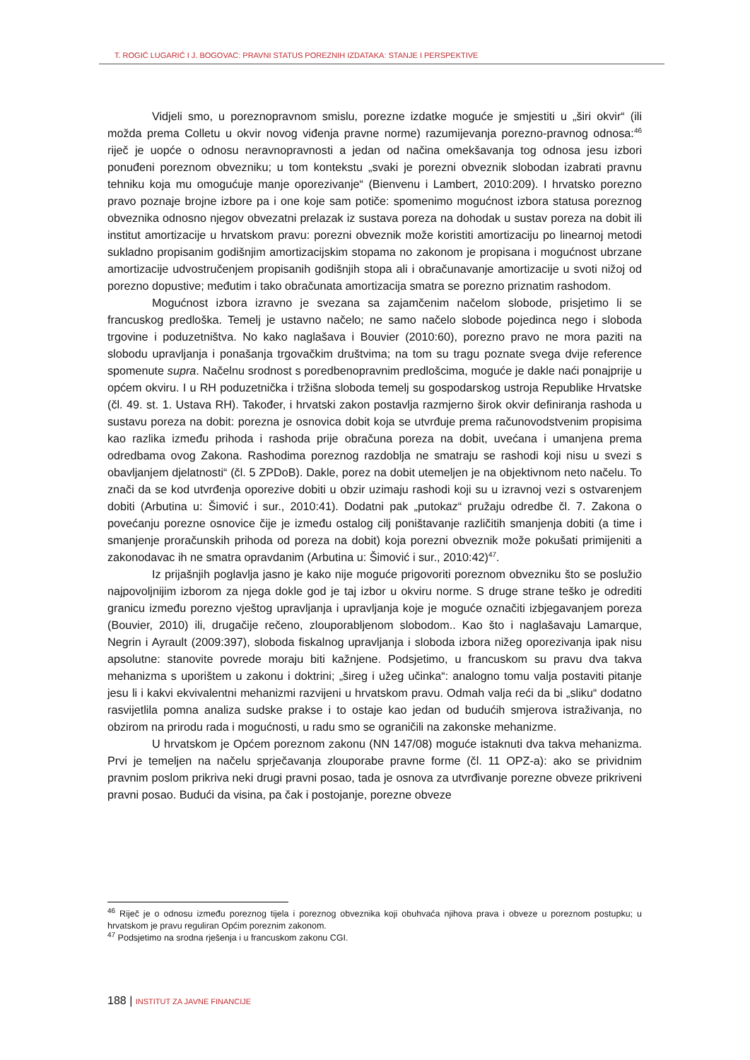T. ROGIĆ LUGARIĆ I J. BOGOVAC: PRAVNI STATUS POREZNIH IZDATAKA: STANJE I PERSPEKTIVE
Vidjeli smo, u poreznopravnom smislu, porezne izdatke moguće je smjestiti u „širi okvir“ (ili možda prema Colletu u okvir novog viđenja pravne norme) razumijevanja porezno-pravnog odnosa:<sup>46</sup> riječ je uopće o odnosu neravnopravnosti a jedan od načina omekšavanja tog odnosa jesu izbori ponuđeni poreznom obvezniku; u tom kontekstu „svaki je porezni obveznik slobodan izabrati pravnu tehniku koja mu omogućuje manje oporezivanje“ (Bienvenu i Lambert, 2010:209). I hrvatsko porezno pravo poznaje brojne izbore pa i one koje sam potiče: spomenimo mogućnost izbora statusa poreznog obveznika odnosno njegov obvezatni prelazak iz sustava poreza na dohodak u sustav poreza na dobit ili institut amortizacije u hrvatskom pravu: porezni obveznik može koristiti amortizaciju po linearnoj metodi sukladno propisanim godišnjim amortizacijskim stopama no zakonom je propisana i mogućnost ubrzane amortizacije udvostručenjem propisanih godišnjih stopa ali i obračunavanje amortizacije u svoti nižoj od porezno dopustive; međutim i tako obračunata amortizacija smatra se porezno priznatim rashodom.
Mogućnost izbora izravno je svezana sa zajamčenim načelom slobode, prisjetimo li se francuskog predloška. Temelj je ustavno načelo; ne samo načelo slobode pojedinca nego i sloboda trgovine i poduzetništva. No kako naglašava i Bouvier (2010:60), porezno pravo ne mora paziti na slobodu upravljanja i ponašanja trgovačkim društvima; na tom su tragu poznate svega dvije reference spomenute supra. Načelnu srodnost s poredbenopravnim predlošcima, moguće je dakle naći ponajprije u općem okviru. I u RH poduzetnička i tržišna sloboda temelj su gospodarskog ustroja Republike Hrvatske (čl. 49. st. 1. Ustava RH). Također, i hrvatski zakon postavlja razmjerno širok okvir definiranja rashoda u sustavu poreza na dobit: porezna je osnovica dobit koja se utvrđuje prema računovodstvenim propisima kao razlika između prihoda i rashoda prije obračuna poreza na dobit, uvećana i umanjena prema odredbama ovog Zakona. Rashodima poreznog razdoblja ne smatraju se rashodi koji nisu u svezi s obavljanjem djelatnosti“ (čl. 5 ZPDoB). Dakle, porez na dobit utemeljen je na objektivnom neto načelu. To znači da se kod utvrđenja oporezive dobiti u obzir uzimaju rashodi koji su u izravnoj vezi s ostvarenjem dobiti (Arbutina u: Šimović i sur., 2010:41). Dodatni pak „putokaz“ pružaju odredbe čl. 7. Zakona o povećanju porezne osnovice čije je između ostalog cilj poništavanje različitih smanjenja dobiti (a time i smanjenje proračunskih prihoda od poreza na dobit) koja porezni obveznik može pokušati primijeniti a zakonodavac ih ne smatra opravdanim (Arbutina u: Šimović i sur., 2010:42)<sup>47</sup>.
Iz prijašnjih poglavlja jasno je kako nije moguće prigovoriti poreznom obvezniku što se poslužio najpovoljnijim izborom za njega dokle god je taj izbor u okviru norme. S druge strane teško je odrediti granicu između porezno vještog upravljanja i upravljanja koje je moguće označiti izbjegavanjem poreza (Bouvier, 2010) ili, drugačije rečeno, zlouporabljenom slobodom.. Kao što i naglašavaju Lamarque, Negrin i Ayrault (2009:397), sloboda fiskalnog upravljanja i sloboda izbora nižeg oporezivanja ipak nisu apsolutne: stanovite povrede moraju biti kažnjene. Podsjetimo, u francuskom su pravu dva takva mehanizma s uporištem u zakonu i doktrini; „šireg i užeg učinka“: analogno tomu valja postaviti pitanje jesu li i kakvi ekvivalentni mehanizmi razvijeni u hrvatskom pravu. Odmah valja reći da bi „sliku“ dodatno rasvijetlila pomna analiza sudske prakse i to ostaje kao jedan od budućih smjerova istraživanja, no obzirom na prirodu rada i mogućnosti, u radu smo se ograničili na zakonske mehanizme.
U hrvatskom je Općem poreznom zakonu (NN 147/08) moguće istaknuti dva takva mehanizma. Prvi je temeljen na načelu sprječavanja zlouporabe pravne forme (čl. 11 OPZ-a): ako se prividnim pravnim poslom prikriva neki drugi pravni posao, tada je osnova za utvrđivanje porezne obveze prikriveni pravni posao. Budući da visina, pa čak i postojanje, porezne obveze
<sup>46</sup> Riječ je o odnosu između poreznog tijela i poreznog obveznika koji obuhvaća njihova prava i obveze u poreznom postupku; u hrvatskom je pravu reguliran Općim poreznim zakonom.
<sup>47</sup> Podsjetimo na srodna rješenja i u francuskom zakonu CGI.
188 | INSTITUT ZA JAVNE FINANCIJE